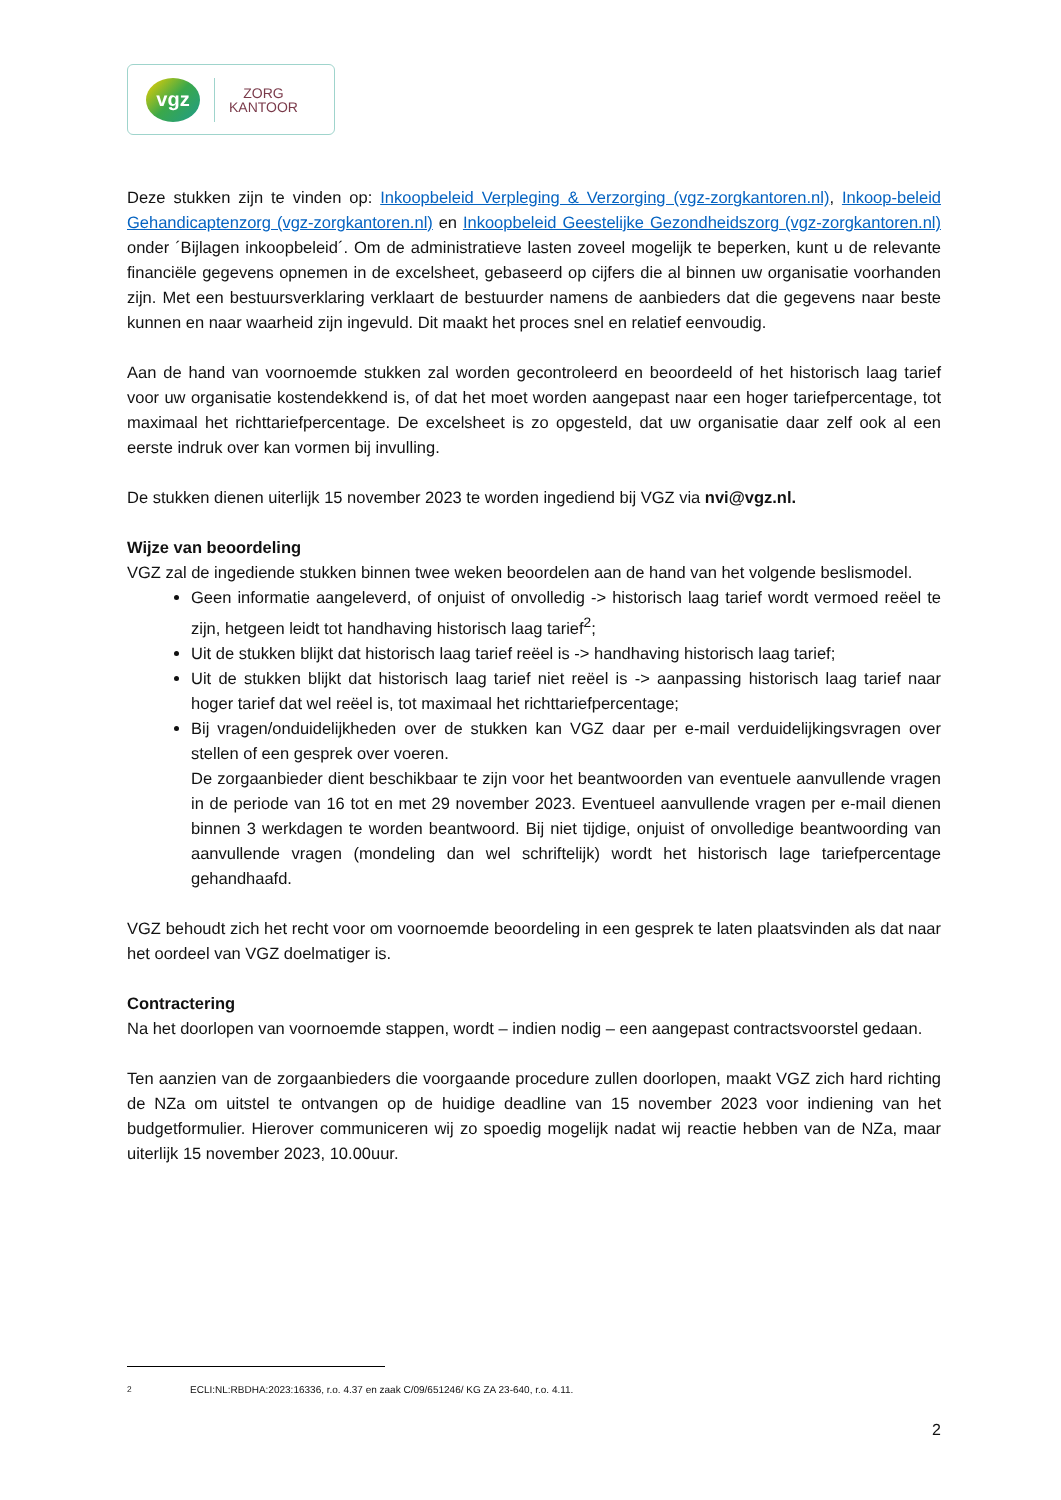vgz
ZORG
KANTOOR
Deze stukken zijn te vinden op: Inkoopbeleid Verpleging & Verzorging (vgz-zorgkantoren.nl), Inkoop-beleid Gehandicaptenzorg (vgz-zorgkantoren.nl) en Inkoopbeleid Geestelijke Gezondheidszorg (vgz-zorgkantoren.nl) onder ´Bijlagen inkoopbeleid´. Om de administratieve lasten zoveel mogelijk te beperken, kunt u de relevante financiële gegevens opnemen in de excelsheet, gebaseerd op cijfers die al binnen uw organisatie voorhanden zijn. Met een bestuursverklaring verklaart de bestuurder namens de aanbieders dat die gegevens naar beste kunnen en naar waarheid zijn ingevuld. Dit maakt het proces snel en relatief eenvoudig.
Aan de hand van voornoemde stukken zal worden gecontroleerd en beoordeeld of het historisch laag tarief voor uw organisatie kostendekkend is, of dat het moet worden aangepast naar een hoger tariefpercentage, tot maximaal het richttariefpercentage. De excelsheet is zo opgesteld, dat uw organisatie daar zelf ook al een eerste indruk over kan vormen bij invulling.
De stukken dienen uiterlijk 15 november 2023 te worden ingediend bij VGZ via nvi@vgz.nl.
Wijze van beoordeling
VGZ zal de ingediende stukken binnen twee weken beoordelen aan de hand van het volgende beslismodel.
Geen informatie aangeleverd, of onjuist of onvolledig -> historisch laag tarief wordt vermoed reëel te zijn, hetgeen leidt tot handhaving historisch laag tarief<sup>2</sup>;
Uit de stukken blijkt dat historisch laag tarief reëel is -> handhaving historisch laag tarief;
Uit de stukken blijkt dat historisch laag tarief niet reëel is -> aanpassing historisch laag tarief naar hoger tarief dat wel reëel is, tot maximaal het richttariefpercentage;
Bij vragen/onduidelijkheden over de stukken kan VGZ daar per e-mail verduidelijkingsvragen over stellen of een gesprek over voeren.
De zorgaanbieder dient beschikbaar te zijn voor het beantwoorden van eventuele aanvullende vragen in de periode van 16 tot en met 29 november 2023. Eventueel aanvullende vragen per e-mail dienen binnen 3 werkdagen te worden beantwoord. Bij niet tijdige, onjuist of onvolledige beantwoording van aanvullende vragen (mondeling dan wel schriftelijk) wordt het historisch lage tariefpercentage gehandhaafd.
VGZ behoudt zich het recht voor om voornoemde beoordeling in een gesprek te laten plaatsvinden als dat naar het oordeel van VGZ doelmatiger is.
Contractering
Na het doorlopen van voornoemde stappen, wordt – indien nodig – een aangepast contractsvoorstel gedaan.
Ten aanzien van de zorgaanbieders die voorgaande procedure zullen doorlopen, maakt VGZ zich hard richting de NZa om uitstel te ontvangen op de huidige deadline van 15 november 2023 voor indiening van het budgetformulier. Hierover communiceren wij zo spoedig mogelijk nadat wij reactie hebben van de NZa, maar uiterlijk 15 november 2023, 10.00uur.
<sup>2</sup> ECLI:NL:RBDHA:2023:16336, r.o. 4.37 en zaak C/09/651246/ KG ZA 23-640, r.o. 4.11.
2